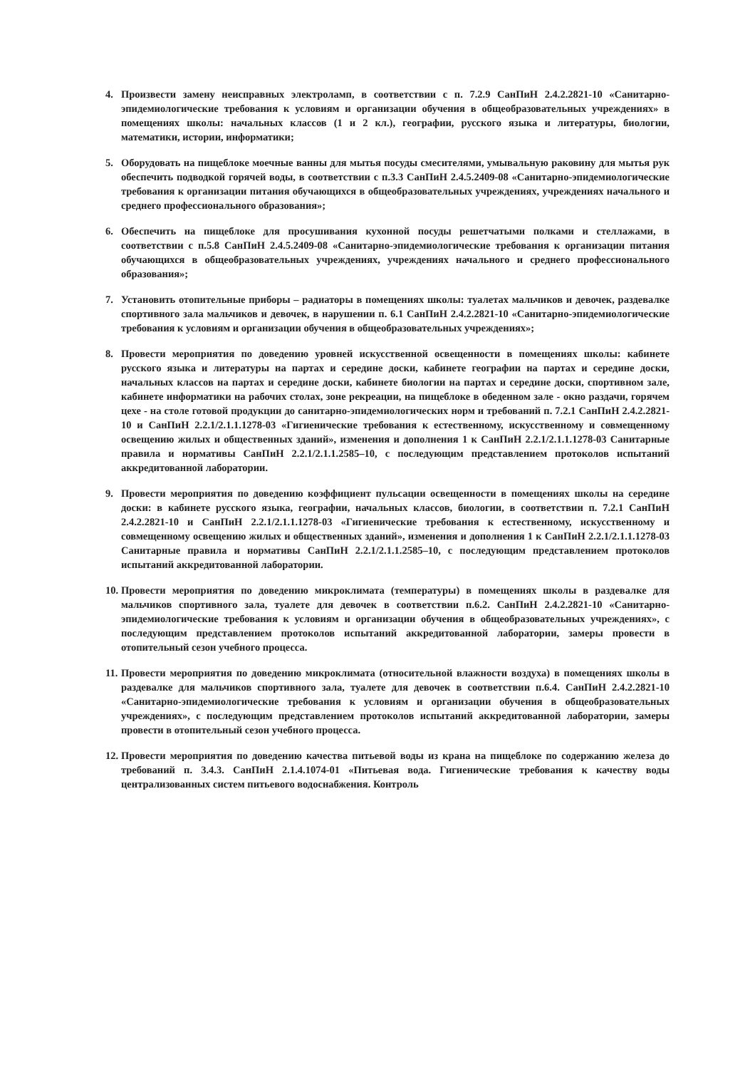4. Произвести замену неисправных электроламп, в соответствии с п. 7.2.9 СанПиН 2.4.2.2821-10 «Санитарно-эпидемиологические требования к условиям и организации обучения в общеобразовательных учреждениях» в помещениях школы: начальных классов (1 и 2 кл.), географии, русского языка и литературы, биологии, математики, истории, информатики;
5. Оборудовать на пищеблоке моечные ванны для мытья посуды смесителями, умывальную раковину для мытья рук обеспечить подводкой горячей воды, в соответствии с п.3.3 СанПиН 2.4.5.2409-08 «Санитарно-эпидемиологические требования к организации питания обучающихся в общеобразовательных учреждениях, учреждениях начального и среднего профессионального образования»;
6. Обеспечить на пищеблоке для просушивания кухонной посуды решетчатыми полками и стеллажами, в соответствии с п.5.8 СанПиН 2.4.5.2409-08 «Санитарно-эпидемиологические требования к организации питания обучающихся в общеобразовательных учреждениях, учреждениях начального и среднего профессионального образования»;
7. Установить отопительные приборы – радиаторы в помещениях школы: туалетах мальчиков и девочек, раздевалке спортивного зала мальчиков и девочек, в нарушении п. 6.1 СанПиН 2.4.2.2821-10 «Санитарно-эпидемиологические требования к условиям и организации обучения в общеобразовательных учреждениях»;
8. Провести мероприятия по доведению уровней искусственной освещенности в помещениях школы: кабинете русского языка и литературы на партах и середине доски, кабинете географии на партах и середине доски, начальных классов на партах и середине доски, кабинете биологии на партах и середине доски, спортивном зале, кабинете информатики на рабочих столах, зоне рекреации, на пищеблоке в обеденном зале - окно раздачи, горячем цехе - на столе готовой продукции до санитарно-эпидемиологических норм и требований п. 7.2.1 СанПиН 2.4.2.2821-10 и СанПиН 2.2.1/2.1.1.1278-03 «Гигиенические требования к естественному, искусственному и совмещенному освещению жилых и общественных зданий», изменения и дополнения 1 к СанПиН 2.2.1/2.1.1.1278-03 Санитарные правила и нормативы СанПиН 2.2.1/2.1.1.2585–10, с последующим представлением протоколов испытаний аккредитованной лаборатории.
9. Провести мероприятия по доведению коэффициент пульсации освещенности в помещениях школы на середине доски: в кабинете русского языка, географии, начальных классов, биологии, в соответствии п. 7.2.1 СанПиН 2.4.2.2821-10 и СанПиН 2.2.1/2.1.1.1278-03 «Гигиенические требования к естественному, искусственному и совмещенному освещению жилых и общественных зданий», изменения и дополнения 1 к СанПиН 2.2.1/2.1.1.1278-03 Санитарные правила и нормативы СанПиН 2.2.1/2.1.1.2585–10, с последующим представлением протоколов испытаний аккредитованной лаборатории.
10.
Провести мероприятия по доведению микроклимата (температуры) в помещениях школы в раздевалке для мальчиков спортивного зала, туалете для девочек в соответствии п.6.2. СанПиН 2.4.2.2821-10 «Санитарно-эпидемиологические требования к условиям и организации обучения в общеобразовательных учреждениях», с последующим представлением протоколов испытаний аккредитованной лаборатории, замеры провести в отопительный сезон учебного процесса.
11.
Провести мероприятия по доведению микроклимата (относительной влажности воздуха) в помещениях школы в раздевалке для мальчиков спортивного зала, туалете для девочек в соответствии п.6.4. СанПиН 2.4.2.2821-10 «Санитарно-эпидемиологические требования к условиям и организации обучения в общеобразовательных учреждениях», с последующим представлением протоколов испытаний аккредитованной лаборатории, замеры провести в отопительный сезон учебного процесса.
12.
Провести мероприятия по доведению качества питьевой воды из крана на пищеблоке по содержанию железа до требований п. 3.4.3. СанПиН 2.1.4.1074-01 «Питьевая вода. Гигиенические требования к качеству воды централизованных систем питьевого водоснабжения. Контроль